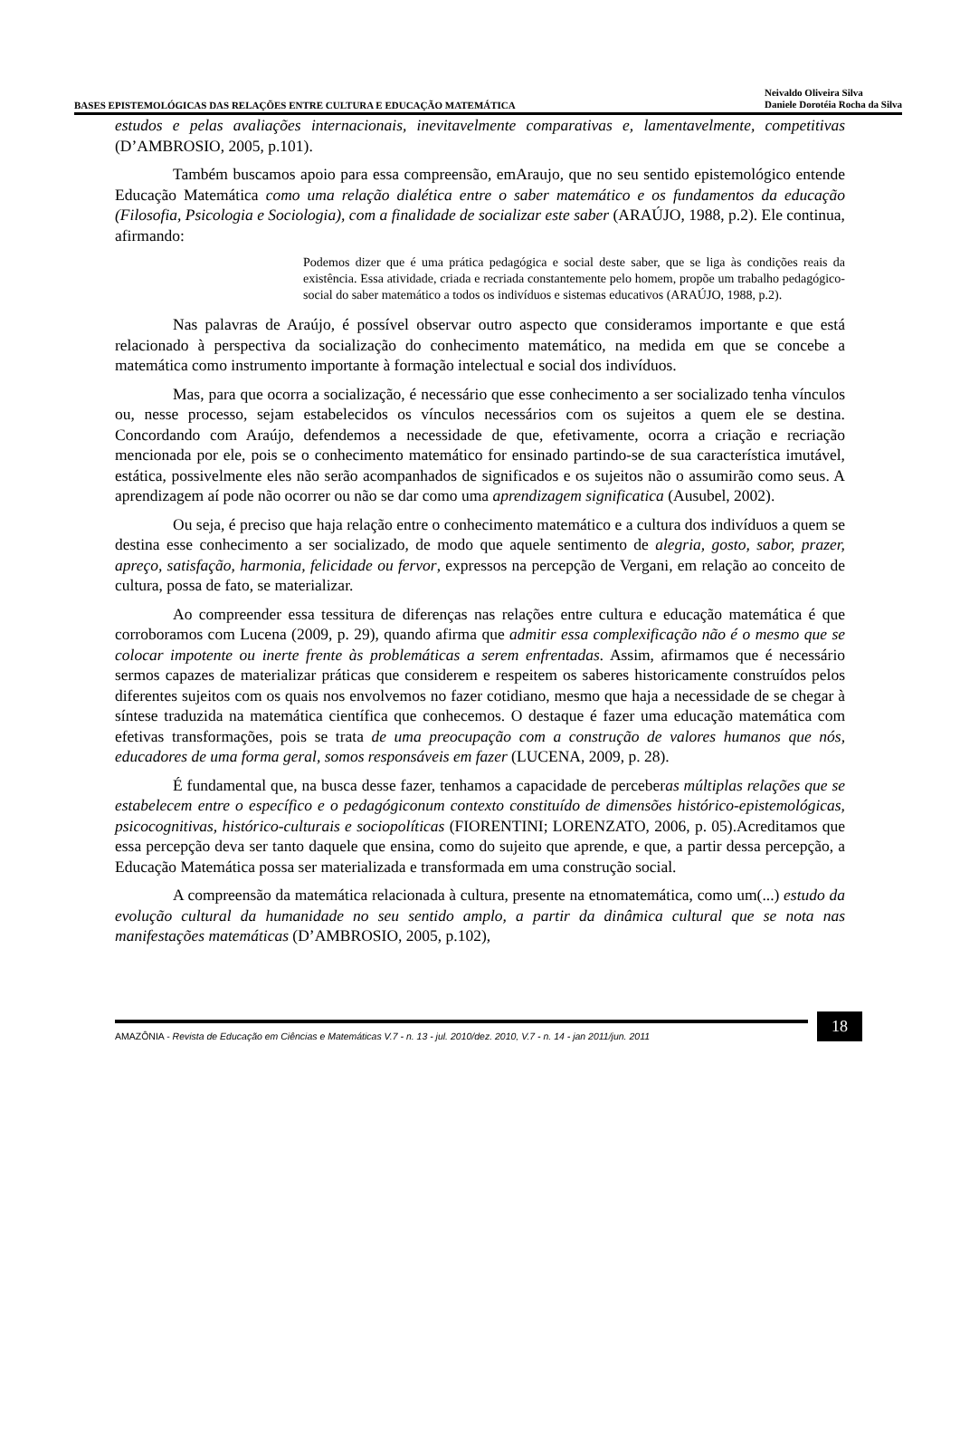BASES EPISTEMOLÓGICAS DAS RELAÇÕES ENTRE CULTURA E EDUCAÇÃO MATEMÁTICA
Neivaldo Oliveira Silva
Daniele Dorotéia Rocha da Silva
estudos e pelas avaliações internacionais, inevitavelmente comparativas e, lamentavelmente, competitivas (D’AMBROSIO, 2005, p.101).
Também buscamos apoio para essa compreensão, emAraujo, que no seu sentido epistemológico entende Educação Matemática como uma relação dialética entre o saber matemático e os fundamentos da educação (Filosofia, Psicologia e Sociologia), com a finalidade de socializar este saber (ARAÚJO, 1988, p.2). Ele continua, afirmando:
Podemos dizer que é uma prática pedagógica e social deste saber, que se liga às condições reais da existência. Essa atividade, criada e recriada constantemente pelo homem, propõe um trabalho pedagógico-social do saber matemático a todos os indivíduos e sistemas educativos (ARAÚJO, 1988, p.2).
Nas palavras de Araújo, é possível observar outro aspecto que consideramos importante e que está relacionado à perspectiva da socialização do conhecimento matemático, na medida em que se concebe a matemática como instrumento importante à formação intelectual e social dos indivíduos.
Mas, para que ocorra a socialização, é necessário que esse conhecimento a ser socializado tenha vínculos ou, nesse processo, sejam estabelecidos os vínculos necessários com os sujeitos a quem ele se destina. Concordando com Araújo, defendemos a necessidade de que, efetivamente, ocorra a criação e recriação mencionada por ele, pois se o conhecimento matemático for ensinado partindo-se de sua característica imutável, estática, possivelmente eles não serão acompanhados de significados e os sujeitos não o assumirão como seus. A aprendizagem aí pode não ocorrer ou não se dar como uma aprendizagem significatica (Ausubel, 2002).
Ou seja, é preciso que haja relação entre o conhecimento matemático e a cultura dos indivíduos a quem se destina esse conhecimento a ser socializado, de modo que aquele sentimento de alegria, gosto, sabor, prazer, apreço, satisfação, harmonia, felicidade ou fervor, expressos na percepção de Vergani, em relação ao conceito de cultura, possa de fato, se materializar.
Ao compreender essa tessitura de diferenças nas relações entre cultura e educação matemática é que corroboramos com Lucena (2009, p. 29), quando afirma que admitir essa complexificação não é o mesmo que se colocar impotente ou inerte frente às problemáticas a serem enfrentadas. Assim, afirmamos que é necessário sermos capazes de materializar práticas que considerem e respeitem os saberes historicamente construídos pelos diferentes sujeitos com os quais nos envolvemos no fazer cotidiano, mesmo que haja a necessidade de se chegar à síntese traduzida na matemática científica que conhecemos. O destaque é fazer uma educação matemática com efetivas transformações, pois se trata de uma preocupação com a construção de valores humanos que nós, educadores de uma forma geral, somos responsáveis em fazer (LUCENA, 2009, p. 28).
É fundamental que, na busca desse fazer, tenhamos a capacidade de perceberas múltiplas relações que se estabelecem entre o específico e o pedagógiconum contexto constituído de dimensões histórico-epistemológicas, psicocognitivas, histórico-culturais e sociopolíticas (FIORENTINI; LORENZATO, 2006, p. 05).Acreditamos que essa percepção deva ser tanto daquele que ensina, como do sujeito que aprende, e que, a partir dessa percepção, a Educação Matemática possa ser materializada e transformada em uma construção social.
A compreensão da matemática relacionada à cultura, presente na etnomatemática, como um(...) estudo da evolução cultural da humanidade no seu sentido amplo, a partir da dinâmica cultural que se nota nas manifestações matemáticas (D’AMBROSIO, 2005, p.102),
AMAZÔNIA - Revista de Educação em Ciências e Matemáticas V.7 - n. 13 - jul. 2010/dez. 2010, V.7 - n. 14 - jan 2011/jun. 2011
18